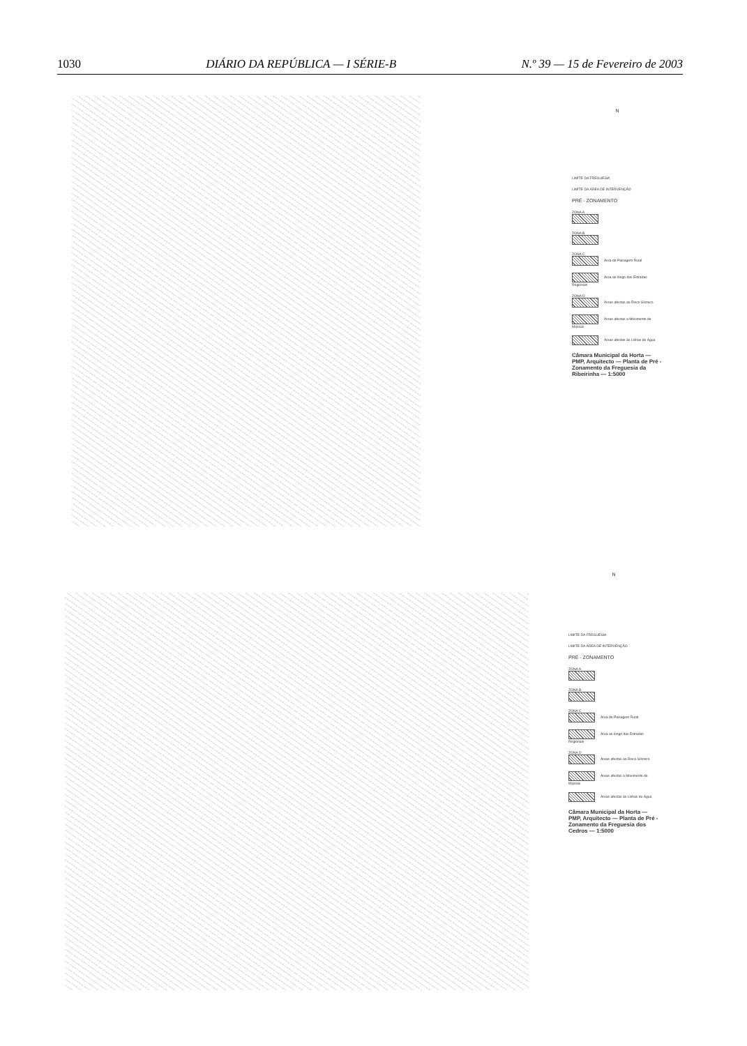1030 DIÁRIO DA REPÚBLICA — I SÉRIE-B N.º 39 — 15 de Fevereiro de 2003
N
LIMITE DA FREGUESIA
LIMITE DA ÁREA DE INTERVENÇÃO
PRÉ - ZONAMENTO
ZONA A
ZONA B
ZONA C
Área de Paisagem Rural
Área ao longo das Estradas Regionais
ZONA D
Áreas afectas ao Risco Sísmico
Áreas afectas a Movimento de Massas
Áreas afectas às Linhas de Água
Câmara Municipal da Horta — PMP, Arquitecto — Planta de Pré - Zonamento da Freguesia da Ribeirinha — 1:5000
N
LIMITE DA FREGUESIA
LIMITE DA ÁREA DE INTERVENÇÃO
PRÉ - ZONAMENTO
ZONA A
ZONA B
ZONA C
Área de Paisagem Rural
Área ao longo das Estradas Regionais
ZONA D
Áreas afectas ao Risco Sísmico
Áreas afectas a Movimento de Massas
Áreas afectas às Linhas de Água
Câmara Municipal da Horta — PMP, Arquitecto — Planta de Pré - Zonamento da Freguesia dos Cedros — 1:5000